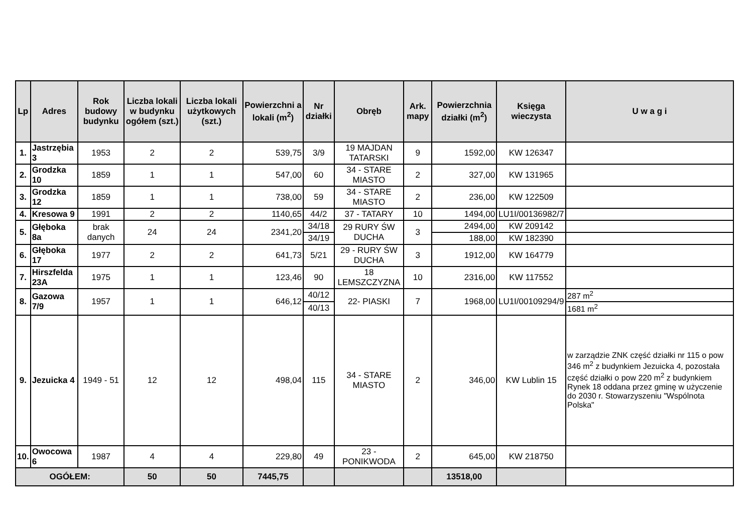| Lp | Adres | Rok budowy budynku | Liczba lokali w budynku ogółem (szt.) | Liczba lokali użytkowych (szt.) | Powierzchni a lokali (m<sup>2</sup>) | Nr działki | Obręb | Ark. mapy | Powierzchnia działki (m<sup>2</sup>) | Księga wieczysta | U w a g i |
| --- | --- | --- | --- | --- | --- | --- | --- | --- | --- | --- | --- |
| 1. | Jastrzębia 3 | 1953 | 2 | 2 | 539,75 | 3/9 | 19 MAJDAN TATARSKI | 9 | 1592,00 | KW 126347 | |
| 2. | Grodzka 10 | 1859 | 1 | 1 | 547,00 | 60 | 34 - STARE MIASTO | 2 | 327,00 | KW 131965 | |
| 3. | Grodzka 12 | 1859 | 1 | 1 | 738,00 | 59 | 34 - STARE MIASTO | 2 | 236,00 | KW 122509 | |
| 4. | Kresowa 9 | 1991 | 2 | 2 | 1140,65 | 44/2 | 37 - TATARY | 10 | 1494,00 | LU1I/00136982/7 | |
| 5. | Głęboka 8a | brak danych | 24 | 24 | 2341,20 | 34/18 | 29 RURY ŚW DUCHA | 3 | 2494,00 | KW 209142 | |
| | | | | | | 34/19 | | | 188,00 | KW 182390 | |
| 6. | Głęboka 17 | 1977 | 2 | 2 | 641,73 | 5/21 | 29 - RURY ŚW DUCHA | 3 | 1912,00 | KW 164779 | |
| 7. | Hirszfelda 23A | 1975 | 1 | 1 | 123,46 | 90 | 18 LEMSZCZYZNA | 10 | 2316,00 | KW 117552 | |
| 8. | Gazowa 7/9 | 1957 | 1 | 1 | 646,12 | 40/12 | 22- PIASKI | 7 | 1968,00 | LU1I/00109294/9 | 287 m<sup>2</sup> |
| | | | | | | 40/13 | | | | | 1681 m<sup>2</sup> |
| 9. | Jezuicka 4 | 1949 - 51 | 12 | 12 | 498,04 | 115 | 34 - STARE MIASTO | 2 | 346,00 | KW Lublin 15 | w zarządzie ZNK część działki nr 115 o pow 346 m<sup>2</sup> z budynkiem Jezuicka 4, pozostała część działki o pow 220 m<sup>2</sup> z budynkiem Rynek 18 oddana przez gminę w użyczenie do 2030 r. Stowarzyszeniu "Wspólnota Polska" |
| 10. | Owocowa 6 | 1987 | 4 | 4 | 229,80 | 49 | 23 - PONIKWODA | 2 | 645,00 | KW 218750 | |
| OGÓŁEM: | | | 50 | 50 | 7445,75 | | | | 13518,00 | | |